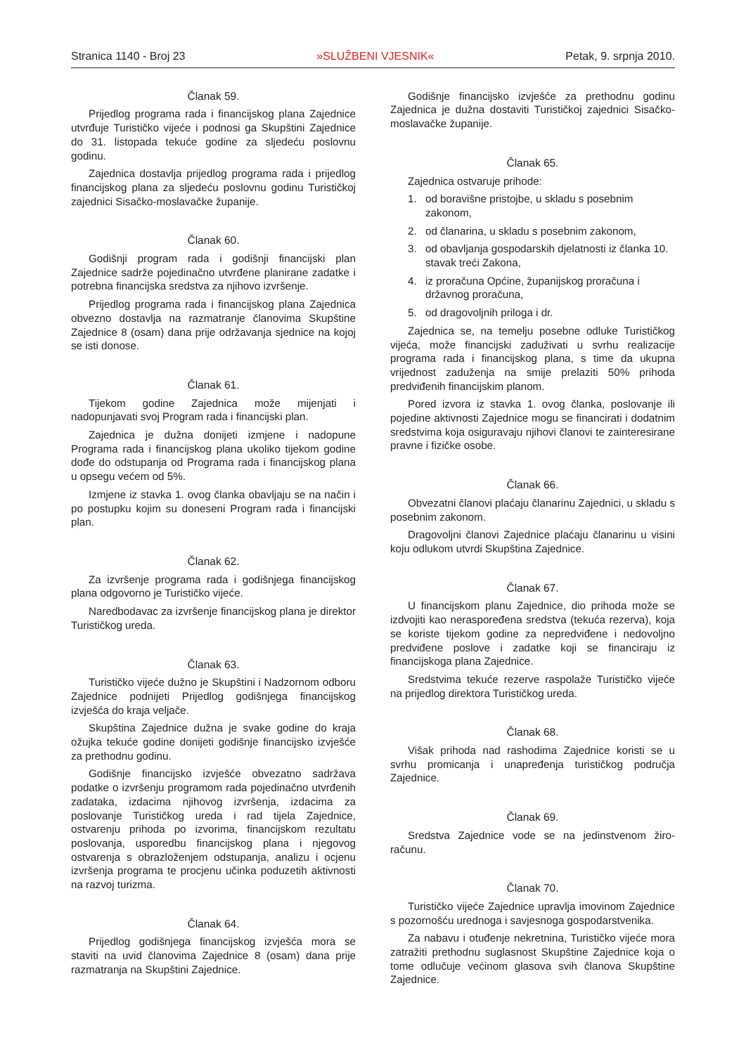Stranica 1140 - Broj 23 »SLUŽBENI VJESNIK« Petak, 9. srpnja 2010.
Članak 59.
Prijedlog programa rada i financijskog plana Zajednice utvrđuje Turističko vijeće i podnosi ga Skupštini Zajednice do 31. listopada tekuće godine za sljedeću poslovnu godinu.
Zajednica dostavlja prijedlog programa rada i prijedlog financijskog plana za sljedeću poslovnu godinu Turističkoj zajednici Sisačko-moslavačke županije.
Članak 60.
Godišnji program rada i godišnji financijski plan Zajednice sadrže pojedinačno utvrđene planirane zadatke i potrebna financijska sredstva za njihovo izvršenje.
Prijedlog programa rada i financijskog plana Zajednica obvezno dostavlja na razmatranje članovima Skupštine Zajednice 8 (osam) dana prije održavanja sjednice na kojoj se isti donose.
Članak 61.
Tijekom godine Zajednica može mijenjati i nadopunjavati svoj Program rada i financijski plan.
Zajednica je dužna donijeti izmjene i nadopune Programa rada i financijskog plana ukoliko tijekom godine dođe do odstupanja od Programa rada i financijskog plana u opsegu većem od 5%.
Izmjene iz stavka 1. ovog članka obavljaju se na način i po postupku kojim su doneseni Program rada i financijski plan.
Članak 62.
Za izvršenje programa rada i godišnjega financijskog plana odgovorno je Turističko vijeće.
Naredbodavac za izvršenje financijskog plana je direktor Turističkog ureda.
Članak 63.
Turističko vijeće dužno je Skupštini i Nadzornom odboru Zajednice podnijeti Prijedlog godišnjega financijskog izvješća do kraja veljače.
Skupština Zajednice dužna je svake godine do kraja ožujka tekuće godine donijeti godišnje financijsko izvješće za prethodnu godinu.
Godišnje financijsko izvješće obvezatno sadržava podatke o izvršenju programom rada pojedinačno utvrđenih zadataka, izdacima njihovog izvršenja, izdacima za poslovanje Turističkog ureda i rad tijela Zajednice, ostvarenju prihoda po izvorima, financijskom rezultatu poslovanja, usporedbu financijskog plana i njegovog ostvarenja s obrazloženjem odstupanja, analizu i ocjenu izvršenja programa te procjenu učinka poduzetih aktivnosti na razvoj turizma.
Članak 64.
Prijedlog godišnjega financijskog izvješća mora se staviti na uvid članovima Zajednice 8 (osam) dana prije razmatranja na Skupštini Zajednice.
Godišnje financijsko izvješće za prethodnu godinu Zajednica je dužna dostaviti Turističkoj zajednici Sisačko-moslavačke županije.
Članak 65.
Zajednica ostvaruje prihode:
1. od boravišne pristojbe, u skladu s posebnim zakonom,
2. od članarina, u skladu s posebnim zakonom,
3. od obavljanja gospodarskih djelatnosti iz članka 10. stavak treći Zakona,
4. iz proračuna Općine, županijskog proračuna i državnog proračuna,
5. od dragovoljnih priloga i dr.
Zajednica se, na temelju posebne odluke Turističkog vijeća, može financijski zaduživati u svrhu realizacije programa rada i financijskog plana, s time da ukupna vrijednost zaduženja na smije prelaziti 50% prihoda predviđenih financijskim planom.
Pored izvora iz stavka 1. ovog članka, poslovanje ili pojedine aktivnosti Zajednice mogu se financirati i dodatnim sredstvima koja osiguravaju njihovi članovi te zainteresirane pravne i fizičke osobe.
Članak 66.
Obvezatni članovi plaćaju članarinu Zajednici, u skladu s posebnim zakonom.
Dragovoljni članovi Zajednice plaćaju članarinu u visini koju odlukom utvrdi Skupština Zajednice.
Članak 67.
U financijskom planu Zajednice, dio prihoda može se izdvojiti kao neraspoređena sredstva (tekuća rezerva), koja se koriste tijekom godine za nepredviđene i nedovoljno predviđene poslove i zadatke koji se financiraju iz financijskoga plana Zajednice.
Sredstvima tekuće rezerve raspolaže Turističko vijeće na prijedlog direktora Turističkog ureda.
Članak 68.
Višak prihoda nad rashodima Zajednice koristi se u svrhu promicanja i unapređenja turističkog područja Zajednice.
Članak 69.
Sredstva Zajednice vode se na jedinstvenom žiro-računu.
Članak 70.
Turističko vijeće Zajednice upravlja imovinom Zajednice s pozornošću urednoga i savjesnoga gospodarstvenika.
Za nabavu i otuđenje nekretnina, Turističko vijeće mora zatražiti prethodnu suglasnost Skupštine Zajednice koja o tome odlučuje većinom glasova svih članova Skupštine Zajednice.